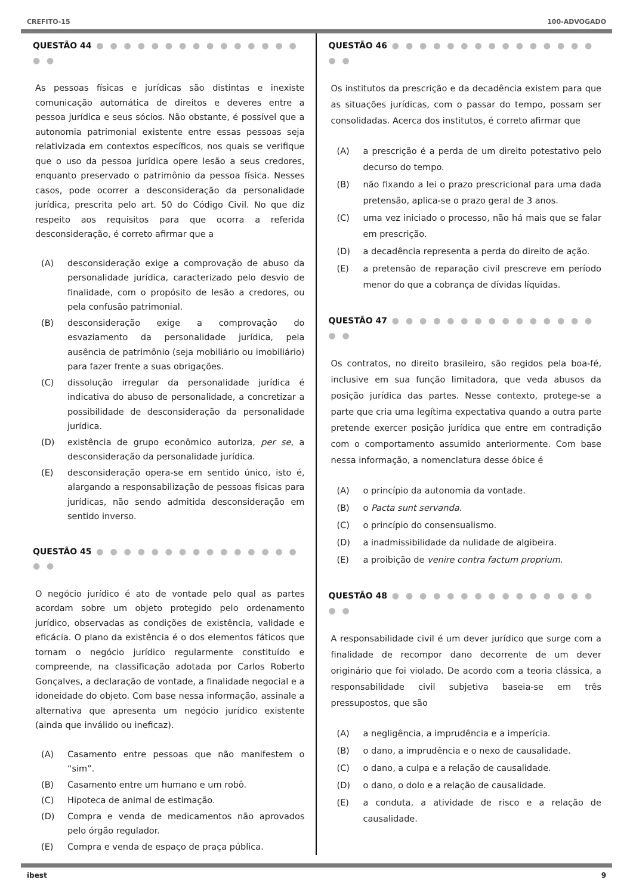CREFITO-15 100-ADVOGADO
QUESTÃO 44 ● ● ● ● ● ● ● ● ● ● ● ● ● ● ● ● ●
As pessoas físicas e jurídicas são distintas e inexiste comunicação automática de direitos e deveres entre a pessoa jurídica e seus sócios. Não obstante, é possível que a autonomia patrimonial existente entre essas pessoas seja relativizada em contextos específicos, nos quais se verifique que o uso da pessoa jurídica opere lesão a seus credores, enquanto preservado o patrimônio da pessoa física. Nesses casos, pode ocorrer a desconsideração da personalidade jurídica, prescrita pelo art. 50 do Código Civil. No que diz respeito aos requisitos para que ocorra a referida desconsideração, é correto afirmar que a
(A) desconsideração exige a comprovação de abuso da personalidade jurídica, caracterizado pelo desvio de finalidade, com o propósito de lesão a credores, ou pela confusão patrimonial.
(B) desconsideração exige a comprovação do esvaziamento da personalidade jurídica, pela ausência de patrimônio (seja mobiliário ou imobiliário) para fazer frente a suas obrigações.
(C) dissolução irregular da personalidade jurídica é indicativa do abuso de personalidade, a concretizar a possibilidade de desconsideração da personalidade jurídica.
(D) existência de grupo econômico autoriza, per se, a desconsideração da personalidade jurídica.
(E) desconsideração opera-se em sentido único, isto é, alargando a responsabilização de pessoas físicas para jurídicas, não sendo admitida desconsideração em sentido inverso.
QUESTÃO 45 ● ● ● ● ● ● ● ● ● ● ● ● ● ● ● ● ●
O negócio jurídico é ato de vontade pelo qual as partes acordam sobre um objeto protegido pelo ordenamento jurídico, observadas as condições de existência, validade e eficácia. O plano da existência é o dos elementos fáticos que tornam o negócio jurídico regularmente constituído e compreende, na classificação adotada por Carlos Roberto Gonçalves, a declaração de vontade, a finalidade negocial e a idoneidade do objeto. Com base nessa informação, assinale a alternativa que apresenta um negócio jurídico existente (ainda que inválido ou ineficaz).
(A) Casamento entre pessoas que não manifestem o “sim”.
(B) Casamento entre um humano e um robô.
(C) Hipoteca de animal de estimação.
(D) Compra e venda de medicamentos não aprovados pelo órgão regulador.
(E) Compra e venda de espaço de praça pública.
QUESTÃO 46 ● ● ● ● ● ● ● ● ● ● ● ● ● ● ● ● ●
Os institutos da prescrição e da decadência existem para que as situações jurídicas, com o passar do tempo, possam ser consolidadas. Acerca dos institutos, é correto afirmar que
(A) a prescrição é a perda de um direito potestativo pelo decurso do tempo.
(B) não fixando a lei o prazo prescricional para uma dada pretensão, aplica-se o prazo geral de 3 anos.
(C) uma vez iniciado o processo, não há mais que se falar em prescrição.
(D) a decadência representa a perda do direito de ação.
(E) a pretensão de reparação civil prescreve em período menor do que a cobrança de dívidas líquidas.
QUESTÃO 47 ● ● ● ● ● ● ● ● ● ● ● ● ● ● ● ● ●
Os contratos, no direito brasileiro, são regidos pela boa-fé, inclusive em sua função limitadora, que veda abusos da posição jurídica das partes. Nesse contexto, protege-se a parte que cria uma legítima expectativa quando a outra parte pretende exercer posição jurídica que entre em contradição com o comportamento assumido anteriormente. Com base nessa informação, a nomenclatura desse óbice é
(A) o princípio da autonomia da vontade.
(B) o Pacta sunt servanda.
(C) o princípio do consensualismo.
(D) a inadmissibilidade da nulidade de algibeira.
(E) a proibição de venire contra factum proprium.
QUESTÃO 48 ● ● ● ● ● ● ● ● ● ● ● ● ● ● ● ● ●
A responsabilidade civil é um dever jurídico que surge com a finalidade de recompor dano decorrente de um dever originário que foi violado. De acordo com a teoria clássica, a responsabilidade civil subjetiva baseia-se em três pressupostos, que são
(A) a negligência, a imprudência e a imperícia.
(B) o dano, a imprudência e o nexo de causalidade.
(C) o dano, a culpa e a relação de causalidade.
(D) o dano, o dolo e a relação de causalidade.
(E) a conduta, a atividade de risco e a relação de causalidade.
ibest 9